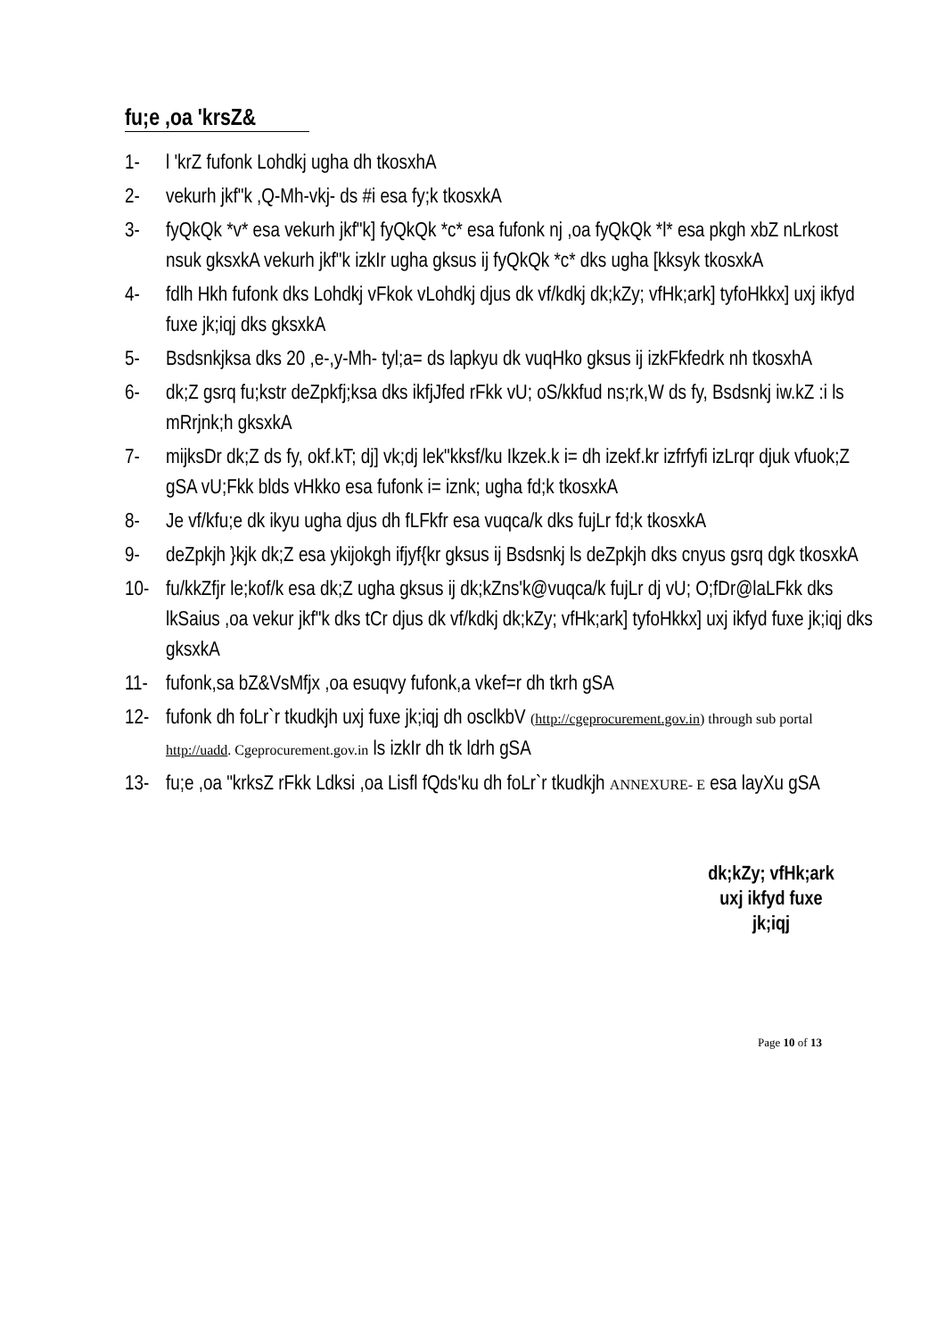fu;e ,oa 'krsZ&
1- l 'krZ fufonk Lohdkj ugha dh tkosxhA
2- vekurh jkf"k ,Q-Mh-vkj- ds #i esa fy;k tkosxkA
3- fyQkQk *v* esa vekurh jkf"k] fyQkQk *c* esa fufonk nj ,oa fyQkQk *l* esa pkgh xbZ nLrkost nsuk gksxkA vekurh jkf"k izkIr ugha gksus ij fyQkQk *c* dks ugha [kksyk tkosxkA
4- fdlh Hkh fufonk dks Lohdkj vFkok vLohdkj djus dk vf/kdkj dk;kZy; vfHk;ark] tyfoHkkx] uxj ikfyd fuxe jk;iqj dks gksxkA
5- Bsdsnkjksa dks 20 ,e-,y-Mh- tyl;a= ds lapkyu dk vuqHko gksus ij izkFkfedrk nh tkosxhA
6- dk;Z gsrq fu;kstr deZpkfj;ksa dks ikfjJfed rFkk vU; oS/kkfud ns;rk,W ds fy, Bsdsnkj iw.kZ :i ls mRrjnk;h gksxkA
7- mijksDr dk;Z ds fy, okf.kT; dj] vk;dj lek"kksf/ku Ikzek.k i= dh izekf.kr izfrfyfi izLrqr djuk vfuok;Z gSA vU;Fkk blds vHkko esa fufonk i= iznk; ugha fd;k tkosxkA
8- Je vf/kfu;e dk ikyu ugha djus dh fLFkfr esa vuqca/k dks fujLr fd;k tkosxkA
9- deZpkjh }kjk dk;Z esa ykijokgh ifjyf{kr gksus ij Bsdsnkj ls deZpkjh dks cnyus gsrq dgk tkosxkA
10- fu/kkZfjr le;kof/k esa dk;Z ugha gksus ij dk;kZns'k@vuqca/k fujLr dj vU; O;fDr@laLFkk dks lkSaius ,oa vekur jkf"k dks tCr djus dk vf/kdkj dk;kZy; vfHk;ark] tyfoHkkx] uxj ikfyd fuxe jk;iqj dks gksxkA
11- fufonk,sa bZ&VsMfjx ,oa esuqvy fufonk,a vkef=r dh tkrh gSA
12- fufonk dh foLr`r tkudkjh uxj fuxe jk;iqj dh osclkbV (http://cgeprocurement.gov.in) through sub portal http://uadd. Cgeprocurement.gov.in ls izkIr dh tk ldrh gSA
13- fu;e ,oa "krksZ rFkk Ldksi ,oa Lisfl fQds'ku dh foLr`r tkudkjh ANNEXURE- E esa layXu gSA
dk;kZy; vfHk;ark
uxj ikfyd fuxe
jk;iqj
Page 10 of 13